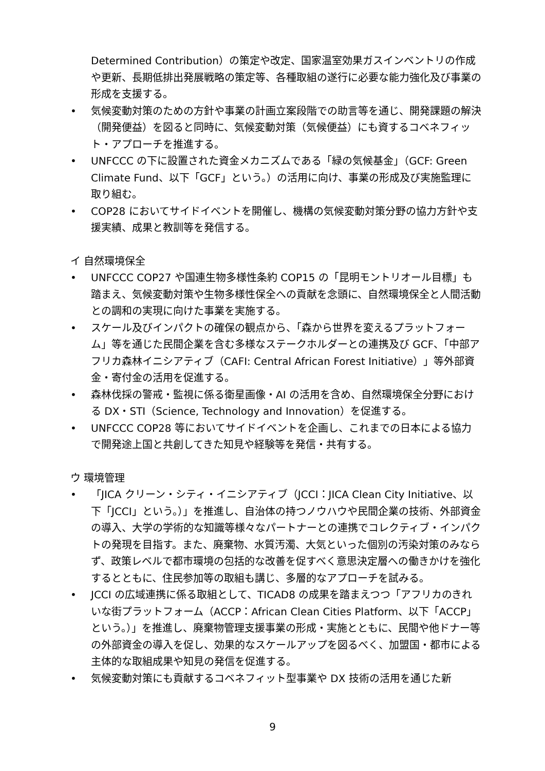Determined Contribution）の策定や改定、国家温室効果ガスインベントリの作成や更新、長期低排出発展戦略の策定等、各種取組の遂行に必要な能力強化及び事業の形成を支援する。
• 気候変動対策のための方針や事業の計画立案段階での助言等を通じ、開発課題の解決（開発便益）を図ると同時に、気候変動対策（気候便益）にも資するコベネフィット・アプローチを推進する。
• UNFCCC の下に設置された資金メカニズムである「緑の気候基金」（GCF: Green Climate Fund、以下「GCF」という。）の活用に向け、事業の形成及び実施監理に取り組む。
• COP28 においてサイドイベントを開催し、機構の気候変動対策分野の協力方針や支援実績、成果と教訓等を発信する。
イ 自然環境保全
• UNFCCC COP27 や国連生物多様性条約 COP15 の「昆明モントリオール目標」も踏まえ、気候変動対策や生物多様性保全への貢献を念頭に、自然環境保全と人間活動との調和の実現に向けた事業を実施する。
• スケール及びインパクトの確保の観点から、「森から世界を変えるプラットフォーム」等を通じた民間企業を含む多様なステークホルダーとの連携及び GCF、「中部アフリカ森林イニシアティブ（CAFI: Central African Forest Initiative）」等外部資金・寄付金の活用を促進する。
• 森林伐採の警戒・監視に係る衛星画像・AI の活用を含め、自然環境保全分野における DX・STI（Science, Technology and Innovation）を促進する。
• UNFCCC COP28 等においてサイドイベントを企画し、これまでの日本による協力で開発途上国と共創してきた知見や経験等を発信・共有する。
ウ 環境管理
• 「JICA クリーン・シティ・イニシアティブ（JCCI：JICA Clean City Initiative、以下「JCCI」という。）」を推進し、自治体の持つノウハウや民間企業の技術、外部資金の導入、大学の学術的な知識等様々なパートナーとの連携でコレクティブ・インパクトの発現を目指す。また、廃棄物、水質汚濁、大気といった個別の汚染対策のみならず、政策レベルで都市環境の包括的な改善を促すべく意思決定層への働きかけを強化するとともに、住民参加等の取組も講じ、多層的なアプローチを試みる。
• JCCI の広域連携に係る取組として、TICAD8 の成果を踏まえつつ「アフリカのきれいな街プラットフォーム（ACCP：African Clean Cities Platform、以下「ACCP」という。）」を推進し、廃棄物管理支援事業の形成・実施とともに、民間や他ドナー等の外部資金の導入を促し、効果的なスケールアップを図るべく、加盟国・都市による主体的な取組成果や知見の発信を促進する。
• 気候変動対策にも貢献するコベネフィット型事業や DX 技術の活用を通じた新
9